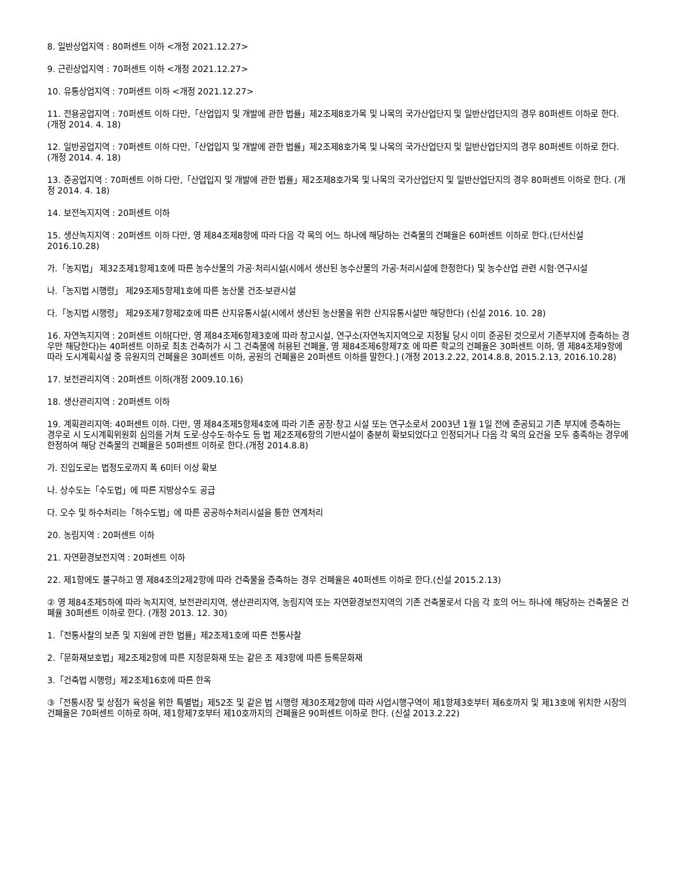8. 일반상업지역 : 80퍼센트 이하 <개정 2021.12.27>
9. 근린상업지역 : 70퍼센트 이하 <개정 2021.12.27>
10. 유통상업지역 : 70퍼센트 이하 <개정 2021.12.27>
11. 전용공업지역 : 70퍼센트 이하 다만,「산업입지 및 개발에 관한 법률」제2조제8호가목 및 나목의 국가산업단지 및 일반산업단지의 경우 80퍼센트 이하로 한다. (개정 2014. 4. 18)
12. 일반공업지역 : 70퍼센트 이하 다만,「산업입지 및 개발에 관한 법률」제2조제8호가목 및 나목의 국가산업단지 및 일반산업단지의 경우 80퍼센트 이하로 한다. (개정 2014. 4. 18)
13. 준공업지역 : 70퍼센트 이하 다만,「산업입지 및 개발에 관한 법률」제2조제8호가목 및 나목의 국가산업단지 및 일반산업단지의 경우 80퍼센트 이하로 한다. (개정 2014. 4. 18)
14. 보전녹지지역 : 20퍼센트 이하
15. 생산녹지지역 : 20퍼센트 이하 다만, 영 제84조제8항에 따라 다음 각 목의 어느 하나에 해당하는 건축물의 건폐율은 60퍼센트 이하로 한다.(단서신설 2016.10.28)
가.「농지법」 제32조제1항제1호에 따른 농수산물의 가공·처리시설(시에서 생산된 농수산물의 가공·처리시설에 한정한다) 및 농수산업 관련 시험·연구시설
나.「농지법 시행령」 제29조제5항제1호에 따른 농산물 건조·보관시설
다.「농지법 시행령」 제29조제7항제2호에 따른 산지유통시설(시에서 생산된 농산물을 위한 산지유통시설만 해당한다) (신설 2016. 10. 28)
16. 자연녹지지역 : 20퍼센트 이하[다만, 영 제84조제6항제3호에 따라 창고시설, 연구소(자연녹지지역으로 지정될 당시 이미 준공된 것으로서 기존부지에 증축하는 경우만 해당한다)는 40퍼센트 이하로 최초 건축허가 시 그 건축물에 허용된 건폐율, 영 제84조제6항제7호 에 따른 학교의 건폐율은 30퍼센트 이하, 영 제84조제9항에 따라 도시계획시설 중 유원지의 건폐율은 30퍼센트 이하, 공원의 건폐율은 20퍼센트 이하를 말한다.] (개정 2013.2.22, 2014.8.8, 2015.2.13, 2016.10.28)
17. 보전관리지역 : 20퍼센트 이하(개정 2009.10.16)
18. 생산관리지역 : 20퍼센트 이하
19. 계획관리지역: 40퍼센트 이하. 다만, 영 제84조제5항제4호에 따라 기존 공장·창고 시설 또는 연구소로서 2003년 1월 1일 전에 준공되고 기존 부지에 증축하는 경우로 시 도시계획위원회 심의를 거쳐 도로·상수도·하수도 등 법 제2조제6항의 기반시설이 충분히 확보되었다고 인정되거나 다음 각 목의 요건을 모두 충족하는 경우에 한정하여 해당 건축물의 건폐율은 50퍼센트 이하로 한다.(개정 2014.8.8)
가. 진입도로는 법정도로까지 폭 6미터 이상 확보
나. 상수도는「수도법」에 따른 지방상수도 공급
다. 오수 및 하수처리는「하수도법」에 따른 공공하수처리시설을 통한 연계처리
20. 농림지역 : 20퍼센트 이하
21. 자연환경보전지역 : 20퍼센트 이하
22. 제1항에도 불구하고 영 제84조의2제2항에 따라 건축물을 증축하는 경우 건폐율은 40퍼센트 이하로 한다.(신설 2015.2.13)
② 영 제84조제5하에 따라 녹지지역, 보전관리지역, 생산관리지역, 농림지역 또는 자연환경보전지역의 기존 건축물로서 다음 각 호의 어느 하나에 해당하는 건축물은 건폐율 30퍼센트 이하로 한다. (개정 2013. 12. 30)
1.「전통사찰의 보존 및 지원에 관한 법률」제2조제1호에 따른 전통사찰
2.「문화재보호법」제2조제2항에 따른 지정문화재 또는 같은 조 제3항에 따른 등록문화재
3.「건축법 시행령」제2조제16호에 따른 한옥
③「전통시장 및 상점가 육성을 위한 특별법」제52조 및 같은 법 시행령 제30조제2항에 따라 사업시행구역이 제1항제3호부터 제6호까지 및 제13호에 위치한 시장의 건폐율은 70퍼센트 이하로 하며, 제1항제7호부터 제10호까지의 건폐율은 90퍼센트 이하로 한다. (신설 2013.2.22)